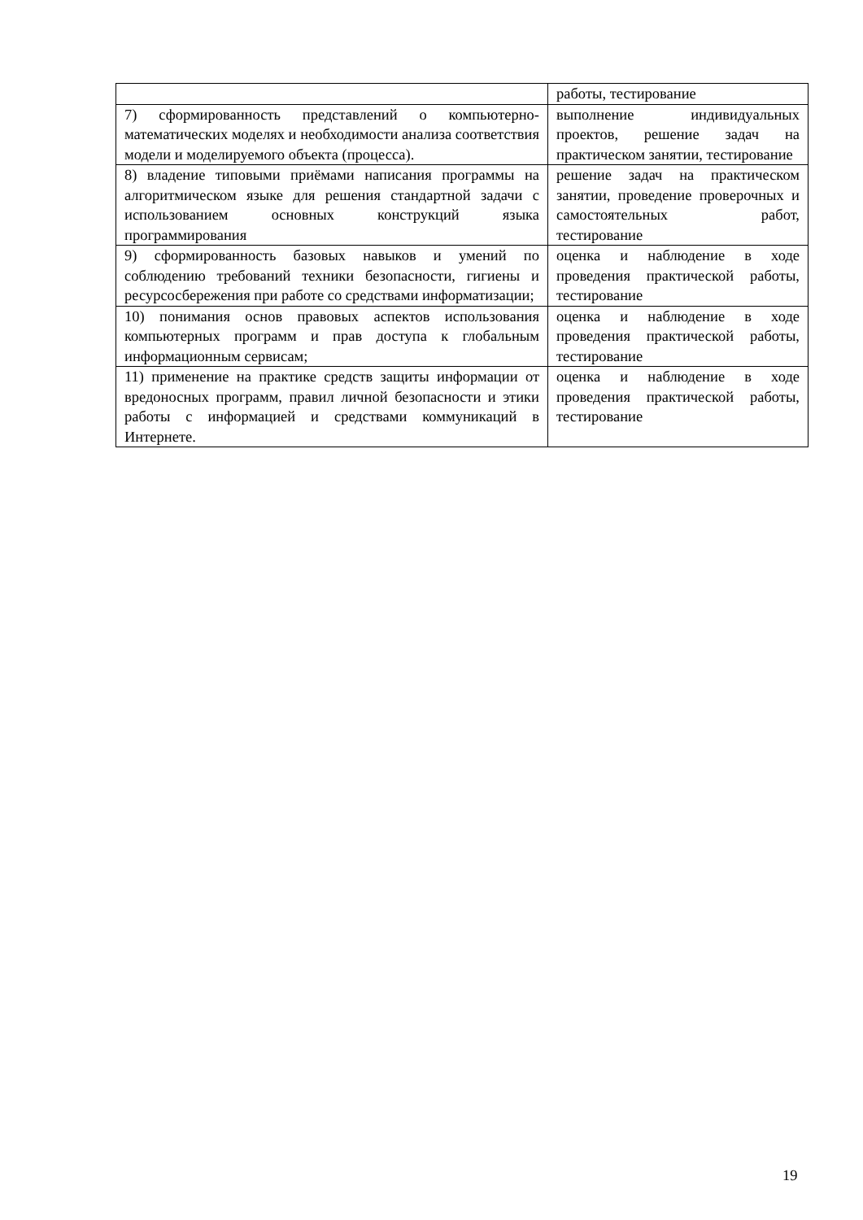| | работы, тестирование |
| 7) сформированность представлений о компьютерно-математических моделях и необходимости анализа соответствия модели и моделируемого объекта (процесса). | выполнение индивидуальных проектов, решение задач на практическом занятии, тестирование |
| 8) владение типовыми приёмами написания программы на алгоритмическом языке для решения стандартной задачи с использованием основных конструкций языка программирования | решение задач на практическом занятии, проведение проверочных и самостоятельных работ, тестирование |
| 9) сформированность базовых навыков и умений по соблюдению требований техники безопасности, гигиены и ресурсосбережения при работе со средствами информатизации; | оценка и наблюдение в ходе проведения практической работы, тестирование |
| 10) понимания основ правовых аспектов использования компьютерных программ и прав доступа к глобальным информационным сервисам; | оценка и наблюдение в ходе проведения практической работы, тестирование |
| 11) применение на практике средств защиты информации от вредоносных программ, правил личной безопасности и этики работы с информацией и средствами коммуникаций в Интернете. | оценка и наблюдение в ходе проведения практической работы, тестирование |
19